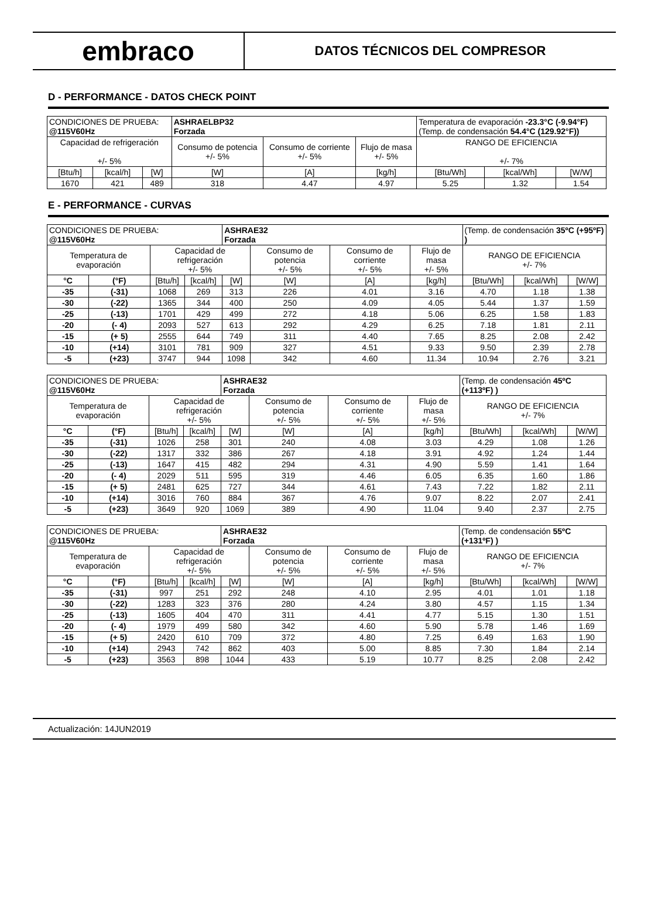embraco
DATOS TÉCNICOS DEL COMPRESOR
D - PERFORMANCE - DATOS CHECK POINT
| CONDICIONES DE PRUEBA: @115V60Hz | | | ASHRAELBP32 Forzada | | | Temperatura de evaporación -23.3°C (-9.94°F) (Temp. de condensación 54.4°C (129.92°F)) | | |
| Capacidad de refrigeración +/- 5% | | | Consumo de potencia +/- 5% | Consumo de corriente +/- 5% | Flujo de masa +/- 5% | RANGO DE EFICIENCIA +/- 7% | | |
| [Btu/h] | [kcal/h] | [W] | [W] | [A] | [kg/h] | [Btu/Wh] | [kcal/Wh] | [W/W] |
| 1670 | 421 | 489 | 318 | 4.47 | 4.97 | 5.25 | 1.32 | 1.54 |
E - PERFORMANCE - CURVAS
| CONDICIONES DE PRUEBA: @115V60Hz | | | | ASHRAE32 Forzada | | | | (Temp. de condensación 35ºC (+95ºF) ) | | |
| Temperatura de evaporación | | Capacidad de refrigeración +/- 5% | | | Consumo de potencia +/- 5% | Consumo de corriente +/- 5% | Flujo de masa +/- 5% | RANGO DE EFICIENCIA +/- 7% | | |
| °C | (°F) | [Btu/h] | [kcal/h] | [W] | [W] | [A] | [kg/h] | [Btu/Wh] | [kcal/Wh] | [W/W] |
| -35 | (-31) | 1068 | 269 | 313 | 226 | 4.01 | 3.16 | 4.70 | 1.18 | 1.38 |
| -30 | (-22) | 1365 | 344 | 400 | 250 | 4.09 | 4.05 | 5.44 | 1.37 | 1.59 |
| -25 | (-13) | 1701 | 429 | 499 | 272 | 4.18 | 5.06 | 6.25 | 1.58 | 1.83 |
| -20 | (- 4) | 2093 | 527 | 613 | 292 | 4.29 | 6.25 | 7.18 | 1.81 | 2.11 |
| -15 | (+ 5) | 2555 | 644 | 749 | 311 | 4.40 | 7.65 | 8.25 | 2.08 | 2.42 |
| -10 | (+14) | 3101 | 781 | 909 | 327 | 4.51 | 9.33 | 9.50 | 2.39 | 2.78 |
| -5 | (+23) | 3747 | 944 | 1098 | 342 | 4.60 | 11.34 | 10.94 | 2.76 | 3.21 |
| CONDICIONES DE PRUEBA: @115V60Hz | | | | ASHRAE32 Forzada | | | | (Temp. de condensación 45ºC (+113ºF) ) | | |
| Temperatura de evaporación | | Capacidad de refrigeración +/- 5% | | | Consumo de potencia +/- 5% | Consumo de corriente +/- 5% | Flujo de masa +/- 5% | RANGO DE EFICIENCIA +/- 7% | | |
| °C | (°F) | [Btu/h] | [kcal/h] | [W] | [W] | [A] | [kg/h] | [Btu/Wh] | [kcal/Wh] | [W/W] |
| -35 | (-31) | 1026 | 258 | 301 | 240 | 4.08 | 3.03 | 4.29 | 1.08 | 1.26 |
| -30 | (-22) | 1317 | 332 | 386 | 267 | 4.18 | 3.91 | 4.92 | 1.24 | 1.44 |
| -25 | (-13) | 1647 | 415 | 482 | 294 | 4.31 | 4.90 | 5.59 | 1.41 | 1.64 |
| -20 | (- 4) | 2029 | 511 | 595 | 319 | 4.46 | 6.05 | 6.35 | 1.60 | 1.86 |
| -15 | (+ 5) | 2481 | 625 | 727 | 344 | 4.61 | 7.43 | 7.22 | 1.82 | 2.11 |
| -10 | (+14) | 3016 | 760 | 884 | 367 | 4.76 | 9.07 | 8.22 | 2.07 | 2.41 |
| -5 | (+23) | 3649 | 920 | 1069 | 389 | 4.90 | 11.04 | 9.40 | 2.37 | 2.75 |
| CONDICIONES DE PRUEBA: @115V60Hz | | | | ASHRAE32 Forzada | | | | (Temp. de condensación 55ºC (+131ºF) ) | | |
| Temperatura de evaporación | | Capacidad de refrigeración +/- 5% | | | Consumo de potencia +/- 5% | Consumo de corriente +/- 5% | Flujo de masa +/- 5% | RANGO DE EFICIENCIA +/- 7% | | |
| °C | (°F) | [Btu/h] | [kcal/h] | [W] | [W] | [A] | [kg/h] | [Btu/Wh] | [kcal/Wh] | [W/W] |
| -35 | (-31) | 997 | 251 | 292 | 248 | 4.10 | 2.95 | 4.01 | 1.01 | 1.18 |
| -30 | (-22) | 1283 | 323 | 376 | 280 | 4.24 | 3.80 | 4.57 | 1.15 | 1.34 |
| -25 | (-13) | 1605 | 404 | 470 | 311 | 4.41 | 4.77 | 5.15 | 1.30 | 1.51 |
| -20 | (- 4) | 1979 | 499 | 580 | 342 | 4.60 | 5.90 | 5.78 | 1.46 | 1.69 |
| -15 | (+ 5) | 2420 | 610 | 709 | 372 | 4.80 | 7.25 | 6.49 | 1.63 | 1.90 |
| -10 | (+14) | 2943 | 742 | 862 | 403 | 5.00 | 8.85 | 7.30 | 1.84 | 2.14 |
| -5 | (+23) | 3563 | 898 | 1044 | 433 | 5.19 | 10.77 | 8.25 | 2.08 | 2.42 |
Actualización: 14JUN2019